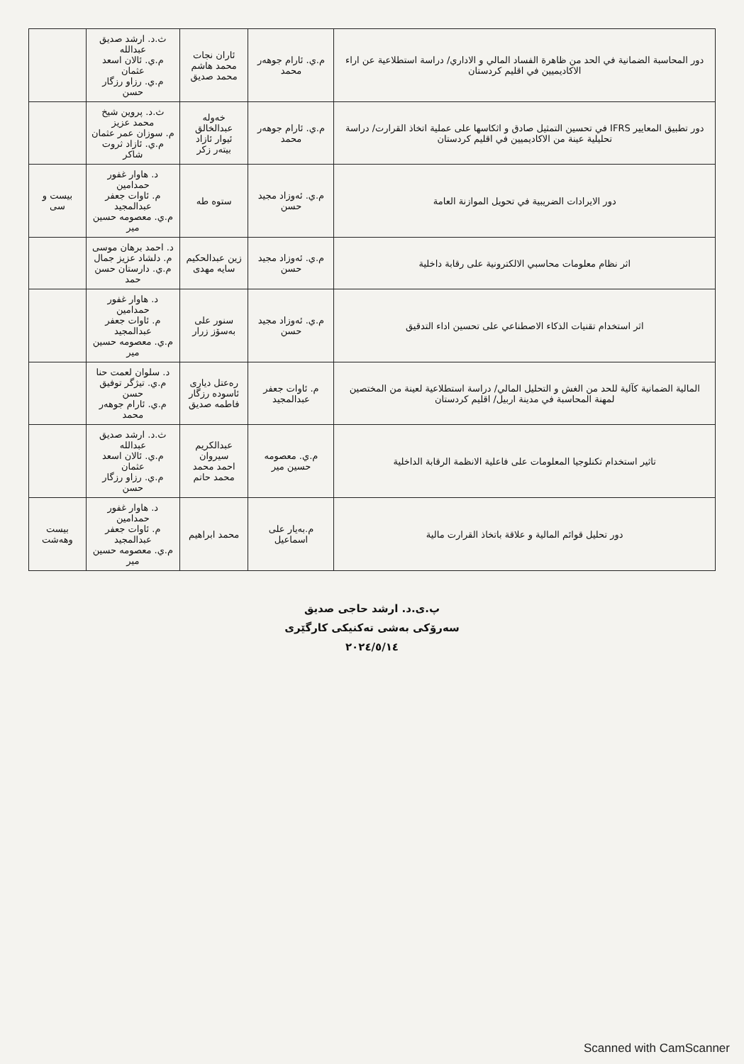| دور المحاسبة الضمانية في الحد من ظاهرة الفساد المالي و الاداري/ دراسة استطلاعية عن اراء الاكاديميين في اقليم كردستان | م.ي. ئارام جوهەر محمد | ئاران نجات محمد هاشم محمد صديق | ث.د. ارشد صديق عبدالله م.ي. ئالان اسعد عثمان م.ي. رزاو رزگار حسن | |
| دور تطبيق المعايير IFRS في تحسين التمثيل صادق و اثكاسها على عملية اتخاذ القرارت/ دراسة تحليلية عينة من الاكاديميين في اقليم كردستان | م.ي. ئارام جوهەر محمد | خەوله عبدالخالق ئيوار ئازاد بيتەر زكر | ث.د. پروين شيخ محمد عزيز م. سوزان عمر عثمان م.ي. ئازاد ثروت شاكر | |
| دور الايرادات الضريبية في تحويل الموازنة العامة | م.ي. ئەوزاد مجيد حسن | ستوه طه | د. هاوار غفور حمدامين م. ئاوات جعفر عبدالمجيد م.ي. معصومه حسين مير | بيست و سى |
| اثر نظام معلومات محاسبي الالكترونية على رقابة داخلية | م.ي. ئەوزاد مجيد حسن | زين عبدالحكيم سايه مهدى | د. احمد برهان موسى م. دلشاد عزيز جمال م.ي. دارستان حسن حمد | |
| اثر استخدام تقنيات الذكاء الاصطناعي على تحسين اداء التدقيق | م.ي. ئەوزاد مجيد حسن | سنور على بەسۆز زرار | د. هاوار غفور حمدامين م. ئاوات جعفر عبدالمجيد م.ي. معصومه حسين مير | |
| المالية الضمانية كآلية للحد من الغش و التحليل المالي/ دراسة استطلاعية لعينة من المختصين لمهنة المحاسبة في مدينة اربيل/ اقليم كردستان | م. ئاوات جعفر عبدالمجيد | رەعتل ديارى ئاسوده رزگار فاطمه صديق | د. سلوان لعمت حنا م.ي. تيژگر توفيق حسن م.ي. ئارام جوهەر محمد | |
| تاثير استخدام تكنلوجيا المعلومات على فاعلية الانظمة الرقابة الداخلية | م.ي. معصومه حسين مير | عبدالكريم سيروان احمد محمد محمد حاتم | ث.د. ارشد صديق عبدالله م.ي. ئالان اسعد عثمان م.ي. رزاو رزگار حسن | |
| دور تحليل قوائم المالية و علاقة باتخاذ القرارت مالية | م.بەيار على اسماعيل | محمد ابراهيم | د. هاوار غفور حمدامين م. ئاوات جعفر عبدالمجيد م.ي. معصومه حسين مير | بيست وهەشت |
پ.ى.د. ارشد حاجى صديق
سەرۆكى بەشى تەكنيكى كارگێرى
٢٠٢٤/٥/١٤
Scanned with CamScanner